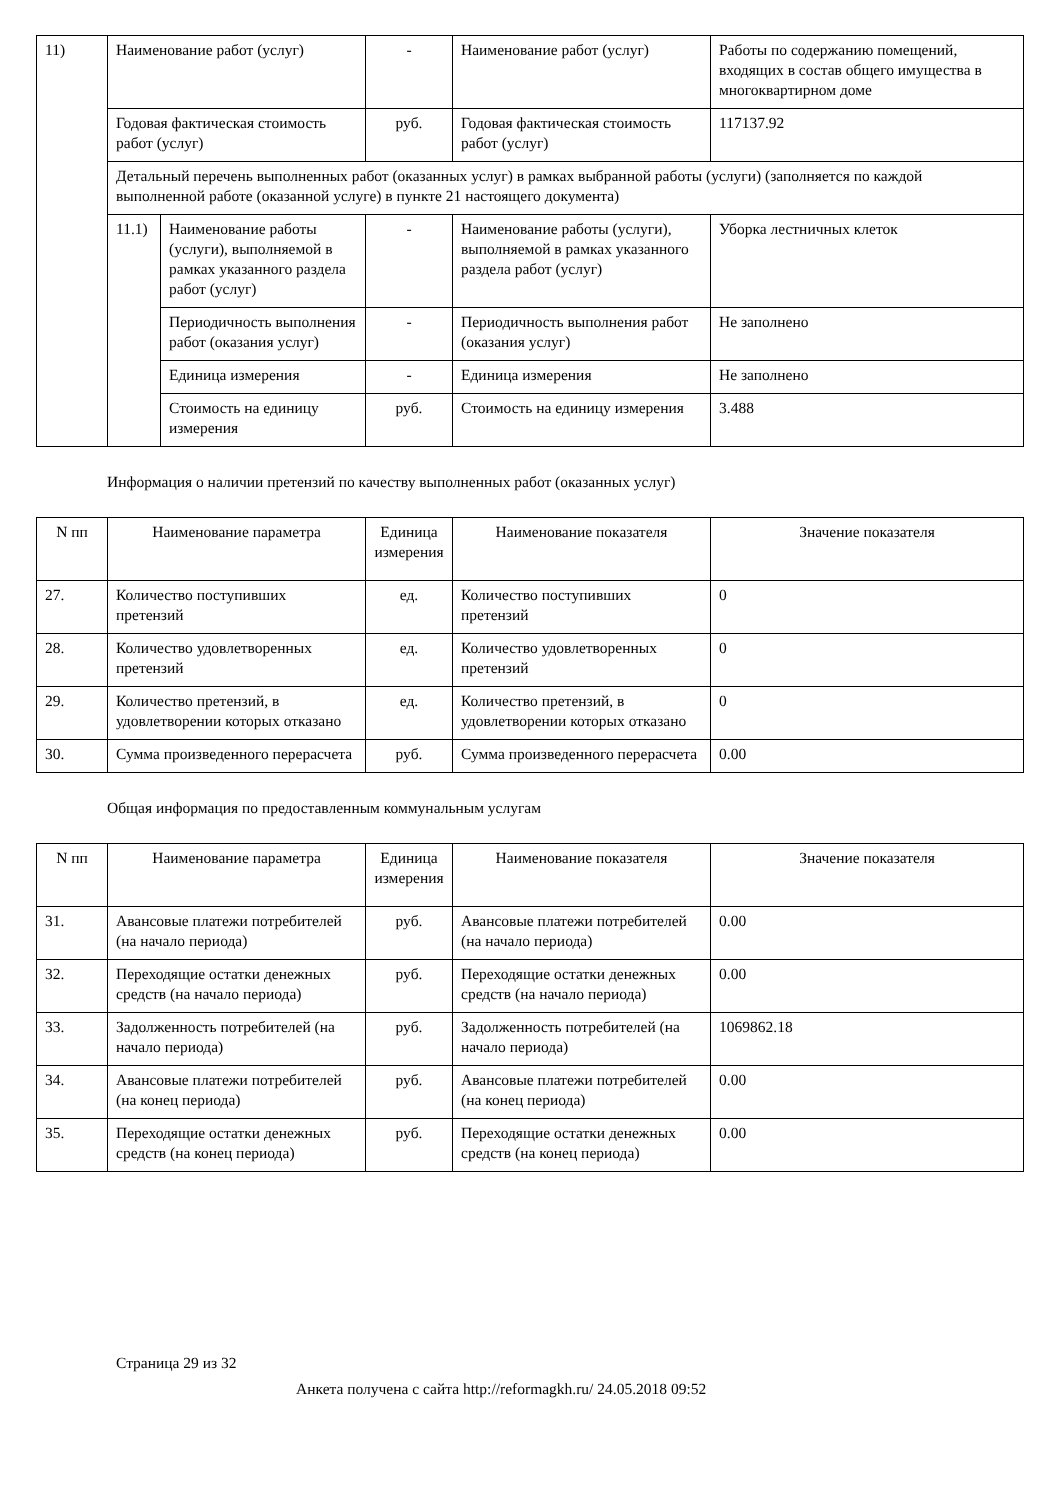| 11) | Наименование работ (услуг) | | - | Наименование работ (услуг) | Работы по содержанию помещений, входящих в состав общего имущества в многоквартирном доме |
| | Годовая фактическая стоимость работ (услуг) | | руб. | Годовая фактическая стоимость работ (услуг) | 117137.92 |
| | Детальный перечень выполненных работ (оказанных услуг) в рамках выбранной работы (услуги) (заполняется по каждой выполненной работе (оказанной услуге) в пункте 21 настоящего документа) | | | | |
| | 11.1) | Наименование работы (услуги), выполняемой в рамках указанного раздела работ (услуг) | - | Наименование работы (услуги), выполняемой в рамках указанного раздела работ (услуг) | Уборка лестничных клеток |
| | | Периодичность выполнения работ (оказания услуг) | - | Периодичность выполнения работ (оказания услуг) | Не заполнено |
| | | Единица измерения | - | Единица измерения | Не заполнено |
| | | Стоимость на единицу измерения | руб. | Стоимость на единицу измерения | 3.488 |
Информация о наличии претензий по качеству выполненных работ (оказанных услуг)
| N пп | Наименование параметра | Единица измерения | Наименование показателя | Значение показателя |
| --- | --- | --- | --- | --- |
| 27. | Количество поступивших претензий | ед. | Количество поступивших претензий | 0 |
| 28. | Количество удовлетворенных претензий | ед. | Количество удовлетворенных претензий | 0 |
| 29. | Количество претензий, в удовлетворении которых отказано | ед. | Количество претензий, в удовлетворении которых отказано | 0 |
| 30. | Сумма произведенного перерасчета | руб. | Сумма произведенного перерасчета | 0.00 |
Общая информация по предоставленным коммунальным услугам
| N пп | Наименование параметра | Единица измерения | Наименование показателя | Значение показателя |
| --- | --- | --- | --- | --- |
| 31. | Авансовые платежи потребителей (на начало периода) | руб. | Авансовые платежи потребителей (на начало периода) | 0.00 |
| 32. | Переходящие остатки денежных средств (на начало периода) | руб. | Переходящие остатки денежных средств (на начало периода) | 0.00 |
| 33. | Задолженность потребителей (на начало периода) | руб. | Задолженность потребителей (на начало периода) | 1069862.18 |
| 34. | Авансовые платежи потребителей (на конец периода) | руб. | Авансовые платежи потребителей (на конец периода) | 0.00 |
| 35. | Переходящие остатки денежных средств (на конец периода) | руб. | Переходящие остатки денежных средств (на конец периода) | 0.00 |
Страница 29 из 32
Анкета получена с сайта http://reformagkh.ru/ 24.05.2018 09:52